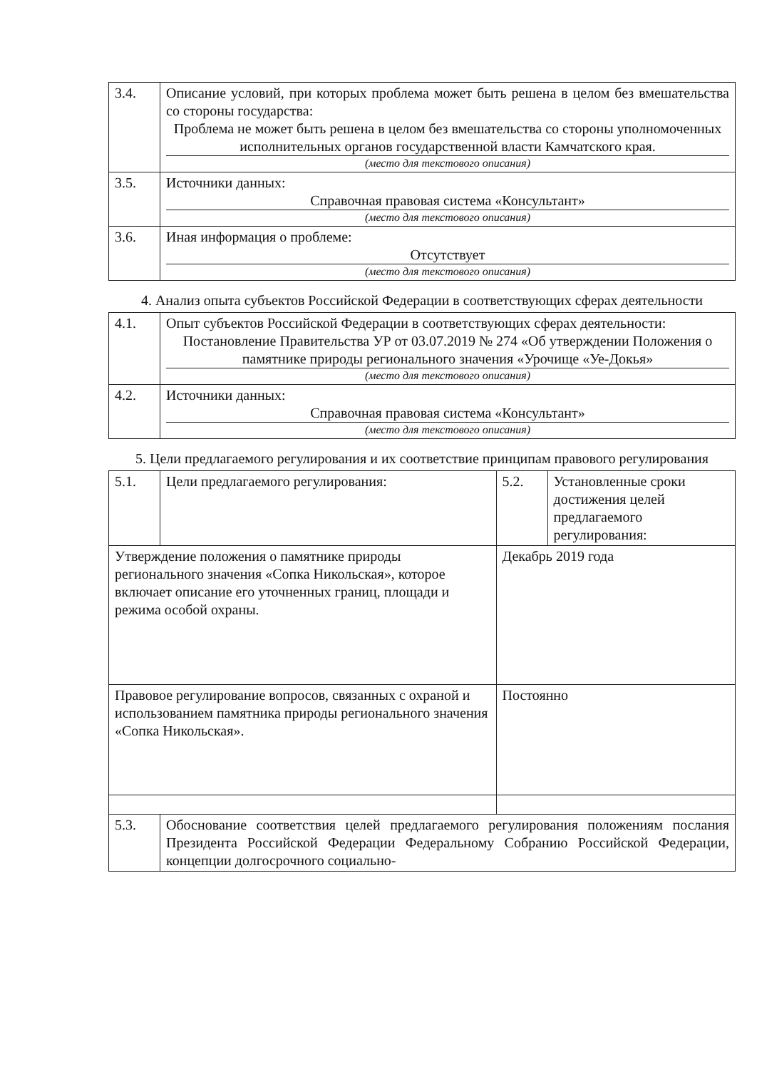| 3.4. | Описание условий, при которых проблема может быть решена в целом без вмешательства со стороны государства: Проблема не может быть решена в целом без вмешательства со стороны уполномоченных исполнительных органов государственной власти Камчатского края. (место для текстового описания) |
| 3.5. | Источники данных: Справочная правовая система «Консультант» (место для текстового описания) |
| 3.6. | Иная информация о проблеме: Отсутствует (место для текстового описания) |
4. Анализ опыта субъектов Российской Федерации в соответствующих сферах деятельности
| 4.1. | Опыт субъектов Российской Федерации в соответствующих сферах деятельности: Постановление Правительства УР от 03.07.2019 № 274 «Об утверждении Положения о памятнике природы регионального значения «Урочище «Уе-Докья» (место для текстового описания) |
| 4.2. | Источники данных: Справочная правовая система «Консультант» (место для текстового описания) |
5. Цели предлагаемого регулирования и их соответствие принципам правового регулирования
| 5.1. | Цели предлагаемого регулирования: | 5.2. | Установленные сроки достижения целей предлагаемого регулирования: |
| Утверждение положения о памятнике природы регионального значения «Сопка Никольская», которое включает описание его уточненных границ, площади и режима особой охраны. | | Декабрь 2019 года | |
| Правовое регулирование вопросов, связанных с охраной и использованием памятника природы регионального значения «Сопка Никольская». | | Постоянно | |
| 5.3. | Обоснование соответствия целей предлагаемого регулирования положениям послания Президента Российской Федерации Федеральному Собранию Российской Федерации, концепции долгосрочного социально- | | |